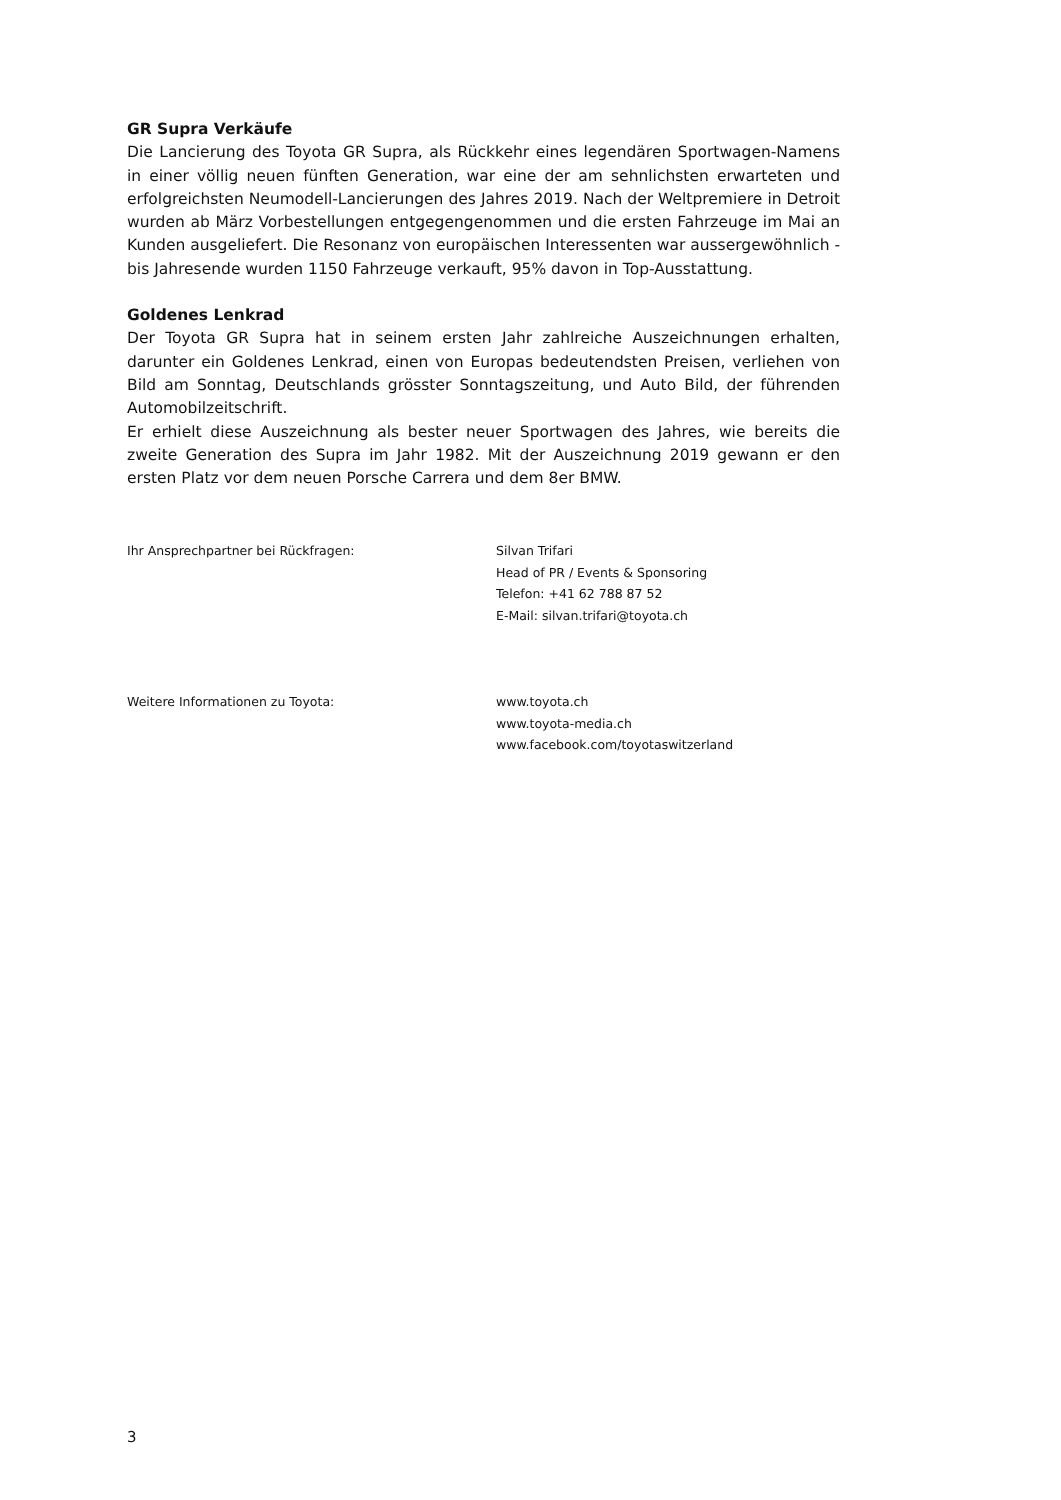GR Supra Verkäufe
Die Lancierung des Toyota GR Supra, als Rückkehr eines legendären Sportwagen-Namens in einer völlig neuen fünften Generation, war eine der am sehnlichsten erwarteten und erfolgreichsten Neumodell-Lancierungen des Jahres 2019. Nach der Weltpremiere in Detroit wurden ab März Vorbestellungen entgegengenommen und die ersten Fahrzeuge im Mai an Kunden ausgeliefert. Die Resonanz von europäischen Interessenten war aussergewöhnlich - bis Jahresende wurden 1150 Fahrzeuge verkauft, 95% davon in Top-Ausstattung.
Goldenes Lenkrad
Der Toyota GR Supra hat in seinem ersten Jahr zahlreiche Auszeichnungen erhalten, darunter ein Goldenes Lenkrad, einen von Europas bedeutendsten Preisen, verliehen von Bild am Sonntag, Deutschlands grösster Sonntagszeitung, und Auto Bild, der führenden Automobilzeitschrift.
Er erhielt diese Auszeichnung als bester neuer Sportwagen des Jahres, wie bereits die zweite Generation des Supra im Jahr 1982. Mit der Auszeichnung 2019 gewann er den ersten Platz vor dem neuen Porsche Carrera und dem 8er BMW.
Ihr Ansprechpartner bei Rückfragen: Silvan Trifari
Head of PR / Events & Sponsoring
Telefon: +41 62 788 87 52
E-Mail: silvan.trifari@toyota.ch
Weitere Informationen zu Toyota: www.toyota.ch
www.toyota-media.ch
www.facebook.com/toyotaswitzerland
3